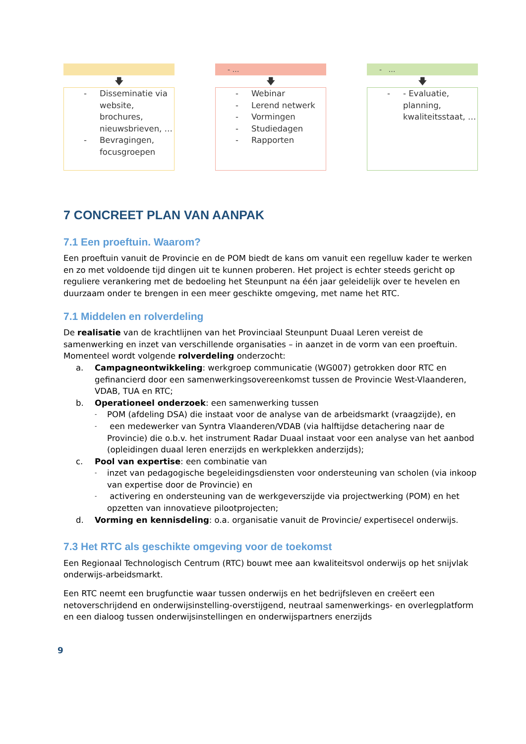🡇
- Disseminatie via website, brochures, nieuwsbrieven, …
- Bevragingen, focusgroepen
- …
🡇
- Webinar
- Lerend netwerk
- Vormingen
- Studiedagen
- Rapporten
- …
🡇
- - Evaluatie, planning, kwaliteitsstaat, …
7 CONCREET PLAN VAN AANPAK
7.1 Een proeftuin. Waarom?
Een proeftuin vanuit de Provincie en de POM biedt de kans om vanuit een regelluw kader te werken en zo met voldoende tijd dingen uit te kunnen proberen. Het project is echter steeds gericht op reguliere verankering met de bedoeling het Steunpunt na één jaar geleidelijk over te hevelen en duurzaam onder te brengen in een meer geschikte omgeving, met name het RTC.
7.1 Middelen en rolverdeling
De realisatie van de krachtlijnen van het Provinciaal Steunpunt Duaal Leren vereist de samenwerking en inzet van verschillende organisaties – in aanzet in de vorm van een proeftuin. Momenteel wordt volgende rolverdeling onderzocht:
a. Campagneontwikkeling: werkgroep communicatie (WG007) getrokken door RTC en gefinancierd door een samenwerkingsovereenkomst tussen de Provincie West-Vlaanderen, VDAB, TUA en RTC;
b. Operationeel onderzoek: een samenwerking tussen
- POM (afdeling DSA) die instaat voor de analyse van de arbeidsmarkt (vraagzijde), en
- een medewerker van Syntra Vlaanderen/VDAB (via halftijdse detachering naar de Provincie) die o.b.v. het instrument Radar Duaal instaat voor een analyse van het aanbod (opleidingen duaal leren enerzijds en werkplekken anderzijds);
c. Pool van expertise: een combinatie van
- inzet van pedagogische begeleidingsdiensten voor ondersteuning van scholen (via inkoop van expertise door de Provincie) en
- activering en ondersteuning van de werkgeverszijde via projectwerking (POM) en het opzetten van innovatieve pilootprojecten;
d. Vorming en kennisdeling: o.a. organisatie vanuit de Provincie/ expertisecel onderwijs.
7.3 Het RTC als geschikte omgeving voor de toekomst
Een Regionaal Technologisch Centrum (RTC) bouwt mee aan kwaliteitsvol onderwijs op het snijvlak onderwijs-arbeidsmarkt.
Een RTC neemt een brugfunctie waar tussen onderwijs en het bedrijfsleven en creëert een netoverschrijdend en onderwijsinstelling-overstijgend, neutraal samenwerkings- en overlegplatform en een dialoog tussen onderwijsinstellingen en onderwijspartners enerzijds
9